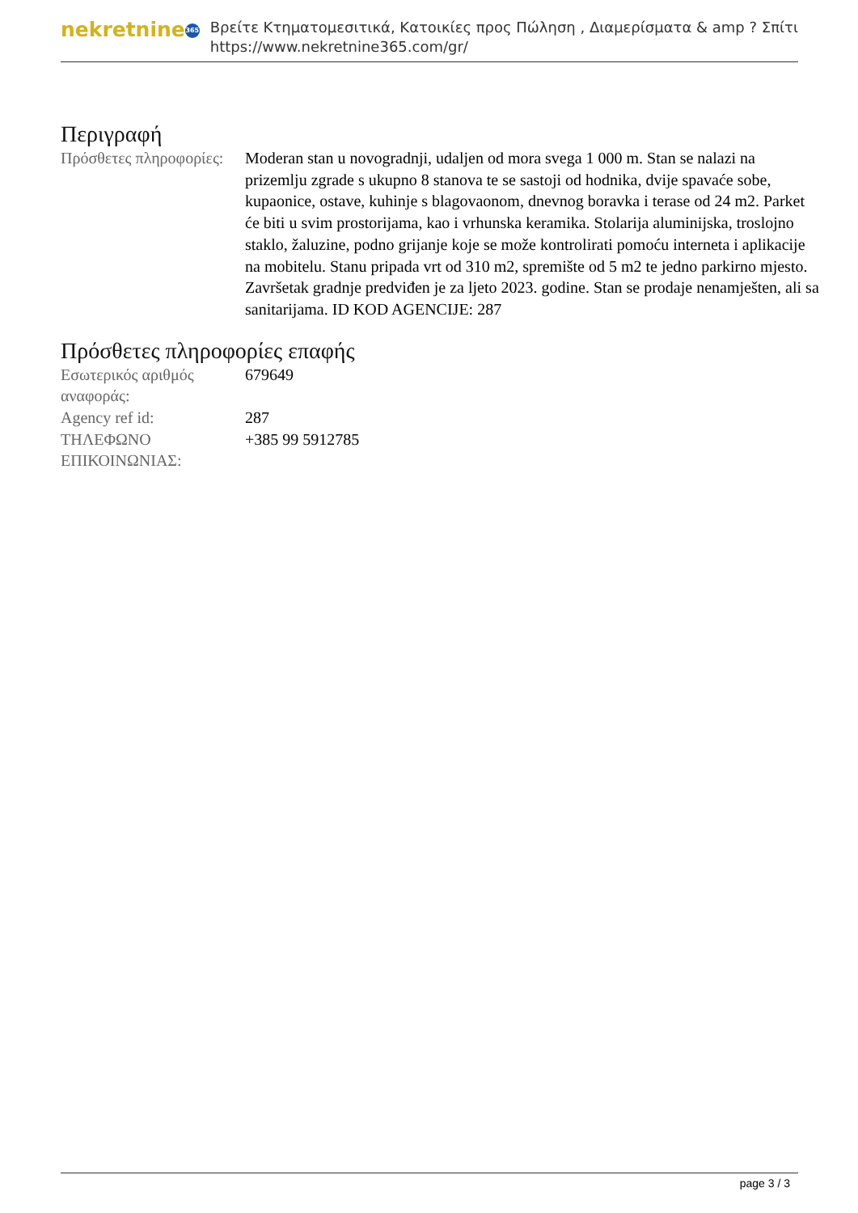nekretnine 365
Βρείτε Κτηματομεσιτικά, Κατοικίες προς Πώληση , Διαμερίσματα & amp ? Σπίτι
https://www.nekretnine365.com/gr/
Περιγραφή
| Πρόσθετες πληροφορίες: | Moderan stan u novogradnji, udaljen od mora svega 1 000 m. Stan se nalazi na prizemlju zgrade s ukupno 8 stanova te se sastoji od hodnika, dvije spavaće sobe, kupaonice, ostave, kuhinje s blagovaonom, dnevnog boravka i terase od 24 m2. Parket će biti u svim prostorijama, kao i vrhunska keramika. Stolarija aluminijska, troslojno staklo, žaluzine, podno grijanje koje se može kontrolirati pomoću interneta i aplikacije na mobitelu. Stanu pripada vrt od 310 m2, spremište od 5 m2 te jedno parkirno mjesto. Završetak gradnje predviđen je za ljeto 2023. godine. Stan se prodaje nenamješten, ali sa sanitarijama. ID KOD AGENCIJE: 287 |
Πρόσθετες πληροφορίες επαφής
| Εσωτερικός αριθμός αναφοράς: | 679649 |
| Agency ref id: | 287 |
| ΤΗΛΕΦΩΝΟ ΕΠΙΚΟΙΝΩΝΙΑΣ: | +385 99 5912785 |
page 3 / 3